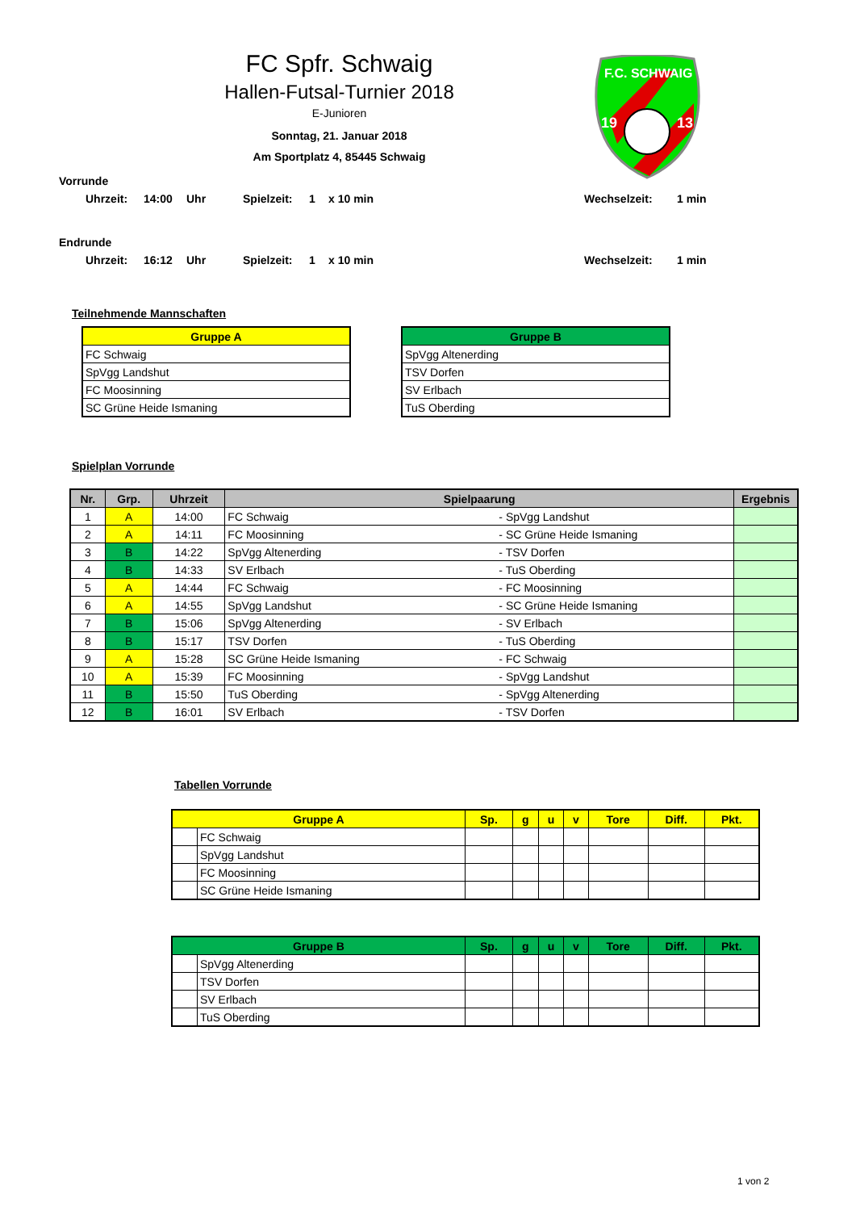FC Spfr. Schwaig
Hallen-Futsal-Turnier 2018
E-Junioren
Sonntag, 21. Januar 2018
Am Sportplatz 4, 85445 Schwaig
F.C. SCHWAIG
19
13
Vorrunde
Uhrzeit: 14:00 Uhr Spielzeit: 1 x 10 min Wechselzeit: 1 min
Endrunde
Uhrzeit: 16:12 Uhr Spielzeit: 1 x 10 min Wechselzeit: 1 min
Teilnehmende Mannschaften
| Gruppe A |
| --- |
| FC Schwaig |
| SpVgg Landshut |
| FC Moosinning |
| SC Grüne Heide Ismaning |
| Gruppe B |
| --- |
| SpVgg Altenerding |
| TSV Dorfen |
| SV Erlbach |
| TuS Oberding |
Spielplan Vorrunde
| Nr. | Grp. | Uhrzeit | Spielpaarung | | Ergebnis |
| --- | --- | --- | --- | --- | --- |
| 1 | A | 14:00 | FC Schwaig | - SpVgg Landshut | |
| 2 | A | 14:11 | FC Moosinning | - SC Grüne Heide Ismaning | |
| 3 | B | 14:22 | SpVgg Altenerding | - TSV Dorfen | |
| 4 | B | 14:33 | SV Erlbach | - TuS Oberding | |
| 5 | A | 14:44 | FC Schwaig | - FC Moosinning | |
| 6 | A | 14:55 | SpVgg Landshut | - SC Grüne Heide Ismaning | |
| 7 | B | 15:06 | SpVgg Altenerding | - SV Erlbach | |
| 8 | B | 15:17 | TSV Dorfen | - TuS Oberding | |
| 9 | A | 15:28 | SC Grüne Heide Ismaning | - FC Schwaig | |
| 10 | A | 15:39 | FC Moosinning | - SpVgg Landshut | |
| 11 | B | 15:50 | TuS Oberding | - SpVgg Altenerding | |
| 12 | B | 16:01 | SV Erlbach | - TSV Dorfen | |
Tabellen Vorrunde
| Gruppe A | | Sp. | g | u | v | Tore | Diff. | Pkt. |
| --- | --- | --- | --- | --- | --- | --- | --- | --- |
| | FC Schwaig | | | | | | | |
| | SpVgg Landshut | | | | | | | |
| | FC Moosinning | | | | | | | |
| | SC Grüne Heide Ismaning | | | | | | | |
| Gruppe B | | Sp. | g | u | v | Tore | Diff. | Pkt. |
| --- | --- | --- | --- | --- | --- | --- | --- | --- |
| | SpVgg Altenerding | | | | | | | |
| | TSV Dorfen | | | | | | | |
| | SV Erlbach | | | | | | | |
| | TuS Oberding | | | | | | | |
1 von 2